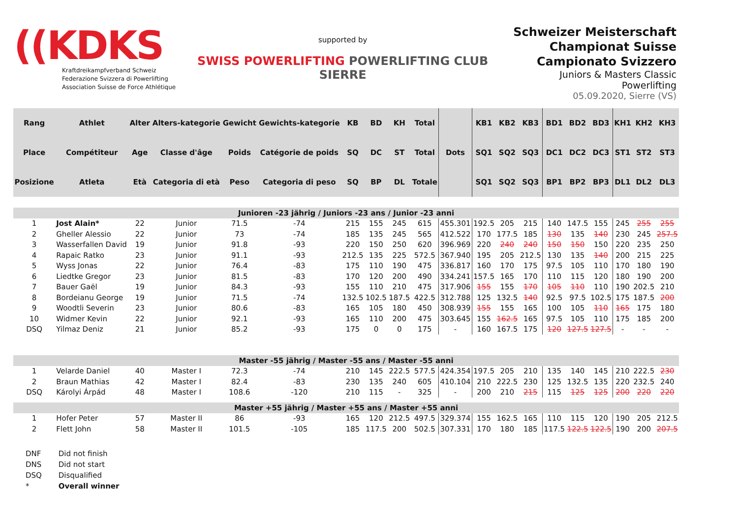((KDKS
Kraftdreikampfverband Schweiz
Federazione Svizzera di Powerlifting
Association Suisse de Force Athlétique
supported by
SWISS POWERLIFTING POWERLIFTING CLUB SIERRE
Schweizer Meisterschaft
Championat Suisse
Campionato Svizzero
Juniors & Masters Classic Powerlifting
05.09.2020, Sierre (VS)
| Rang | Athlet | Alter | Alters-kategorie | Gewicht | Gewichts-kategorie | KB | BD | KH | Total | Dots | KB1 | KB2 | KB3 | BD1 | BD2 | BD3 | KH1 | KH2 | KH3 |
| --- | --- | --- | --- | --- | --- | --- | --- | --- | --- | --- | --- | --- | --- | --- | --- | --- | --- | --- | --- |
| Place | Compétiteur | Age | Classe d'âge | Poids | Catégorie de poids | SQ | DC | ST | Total | | SQ1 | SQ2 | SQ3 | DC1 | DC2 | DC3 | ST1 | ST2 | ST3 |
| Posizione | Atleta | Età | Categoria di età | Peso | Categoria di peso | SQ | BP | DL | Totale | | SQ1 | SQ2 | SQ3 | BP1 | BP2 | BP3 | DL1 | DL2 | DL3 |
| Junioren -23 jährig / Juniors -23 ans / Junior -23 anni | | | | | | | | | | | | | | | | | | | |
| 1 | Jost Alain* | 22 | Junior | 71.5 | -74 | 215 | 155 | 245 | 615 | 455.301 | 192.5 | 205 | 215 | 140 | 147.5 | 155 | 245 | 255 | 255 |
| 2 | Gheller Alessio | 22 | Junior | 73 | -74 | 185 | 135 | 245 | 565 | 412.522 | 170 | 177.5 | 185 | 130 | 135 | 140 | 230 | 245 | 257.5 |
| 3 | Wasserfallen David | 19 | Junior | 91.8 | -93 | 220 | 150 | 250 | 620 | 396.969 | 220 | 240 | 240 | 150 | 150 | 150 | 220 | 235 | 250 |
| 4 | Rapaic Ratko | 23 | Junior | 91.1 | -93 | 212.5 | 135 | 225 | 572.5 | 367.940 | 195 | 205 | 212.5 | 130 | 135 | 140 | 200 | 215 | 225 |
| 5 | Wyss Jonas | 22 | Junior | 76.4 | -83 | 175 | 110 | 190 | 475 | 336.817 | 160 | 170 | 175 | 97.5 | 105 | 110 | 170 | 180 | 190 |
| 6 | Liedtke Gregor | 23 | Junior | 81.5 | -83 | 170 | 120 | 200 | 490 | 334.241 | 157.5 | 165 | 170 | 110 | 115 | 120 | 180 | 190 | 200 |
| 7 | Bauer Gaël | 19 | Junior | 84.3 | -93 | 155 | 110 | 210 | 475 | 317.906 | 155 | 155 | 170 | 105 | 110 | 110 | 190 | 202.5 | 210 |
| 8 | Bordeianu George | 19 | Junior | 71.5 | -74 | 132.5 | 102.5 | 187.5 | 422.5 | 312.788 | 125 | 132.5 | 140 | 92.5 | 97.5 | 102.5 | 175 | 187.5 | 200 |
| 9 | Woodtli Severin | 23 | Junior | 80.6 | -83 | 165 | 105 | 180 | 450 | 308.939 | 155 | 155 | 165 | 100 | 105 | 110 | 165 | 175 | 180 |
| 10 | Widmer Kevin | 22 | Junior | 92.1 | -93 | 165 | 110 | 200 | 475 | 303.645 | 155 | 162.5 | 165 | 97.5 | 105 | 110 | 175 | 185 | 200 |
| DSQ | Yilmaz Deniz | 21 | Junior | 85.2 | -93 | 175 | 0 | 0 | 175 | - | 160 | 167.5 | 175 | 120 | 127.5 | 127.5 | - | - | - |
| Master -55 jährig / Master -55 ans / Master -55 anni | | | | | | | | | | | | | | | | | | | |
| 1 | Velarde Daniel | 40 | Master I | 72.3 | -74 | 210 | 145 | 222.5 | 577.5 | 424.354 | 197.5 | 205 | 210 | 135 | 140 | 145 | 210 | 222.5 | 230 |
| 2 | Braun Mathias | 42 | Master I | 82.4 | -83 | 230 | 135 | 240 | 605 | 410.104 | 210 | 222.5 | 230 | 125 | 132.5 | 135 | 220 | 232.5 | 240 |
| DSQ | Károlyi Árpád | 48 | Master I | 108.6 | -120 | 210 | 115 | - | 325 | - | 200 | 210 | 215 | 115 | 125 | 125 | 200 | 220 | 220 |
| Master +55 jährig / Master +55 ans / Master +55 anni | | | | | | | | | | | | | | | | | | | |
| 1 | Hofer Peter | 57 | Master II | 86 | -93 | 165 | 120 | 212.5 | 497.5 | 329.374 | 155 | 162.5 | 165 | 110 | 115 | 120 | 190 | 205 | 212.5 |
| 2 | Flett John | 58 | Master II | 101.5 | -105 | 185 | 117.5 | 200 | 502.5 | 307.331 | 170 | 180 | 185 | 117.5 | 122.5 | 122.5 | 190 | 200 | 207.5 |
DNF Did not finish
DNS Did not start
DSQ Disqualified
* Overall winner